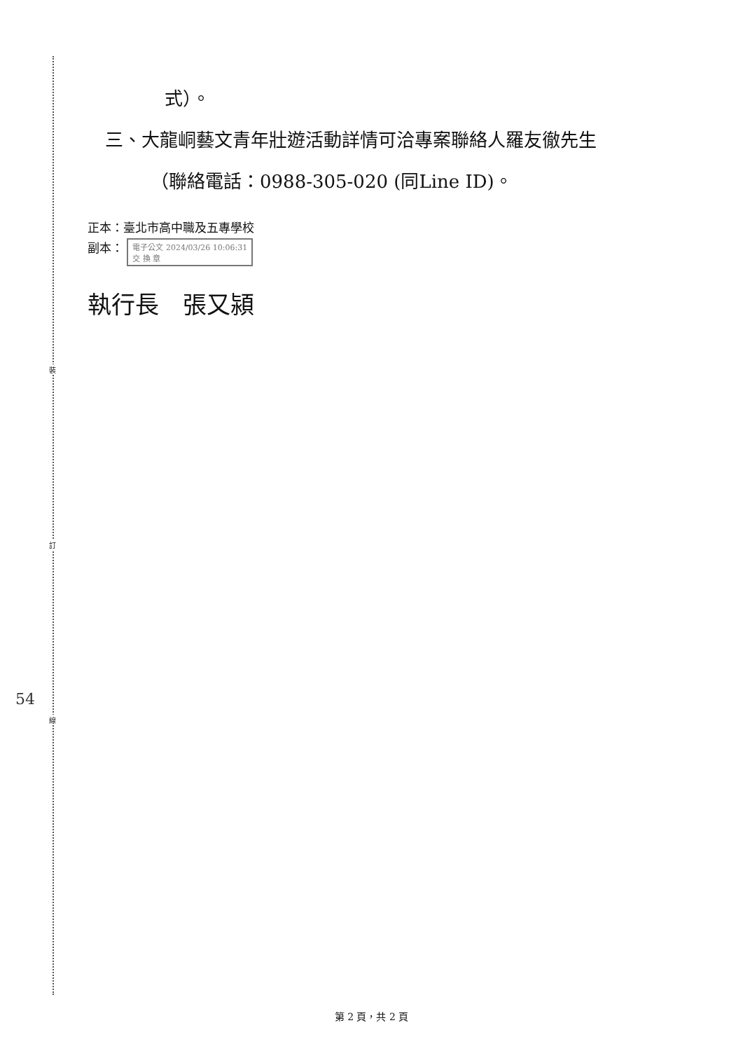裝
訂
線
54
式）。
三、大龍峒藝文青年壯遊活動詳情可洽專案聯絡人羅友徹先生
（聯絡電話：0988-305-020 (同Line ID)。
正本：臺北市高中職及五專學校
副本： 電子公文 2024/03/26 10:06:31
交 換 章
執行長　張又潁
第 2 頁，共 2 頁